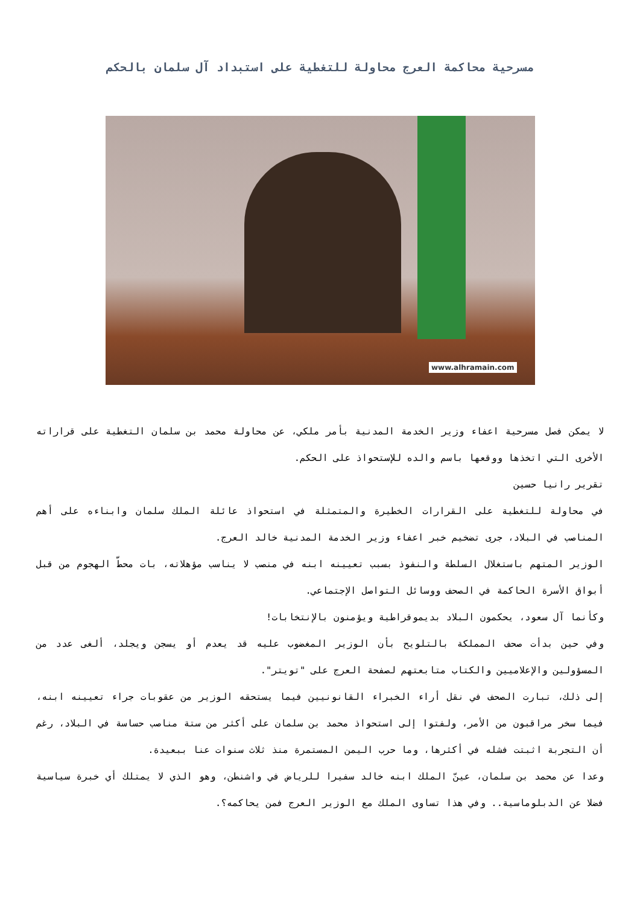مسرحية محاكمة العرج محاولة للتغطية على استبداد آل سلمان بالحكم
www.alhramain.com
لا يمكن فصل مسرحية اعفاء وزير الخدمة المدنية بأمر ملكي، عن محاولة محمد بن سلمان التغطية على قراراته الأخرى التي اتخذها ووقعها باسم والده للإستحواذ على الحكم.
تقرير رانيا حسين
في محاولة للتغطية على القرارات الخطيرة والمتمثلة في استحواذ عائلة الملك سلمان وابناءه على أهم المناصب في البلاد، جرى تضخيم خبر اعفاء وزير الخدمة المدنية خالد العرج.
الوزير المتهم باستغلال السلطة والنفوذ بسبب تعيينه ابنه في منصب لا يناسب مؤهلاته، بات محطّ الهجوم من قبل أبواق الأسرة الحاكمة في الصحف ووسائل التواصل الإجتماعي.
وكأنما آل سعود، يحكمون البلاد بديموقراطية ويؤمنون بالإنتخابات!
وفي حين بدأت صحف المملكة بالتلويح بأن الوزير المغضوب عليه قد يعدم أو يسجن ويجلد، ألغى عدد من المسؤولين والإعلاميين والكتاب متابعتهم لصفحة العرج على "تويتر".
إلى ذلك، تبارت الصحف في نقل أراء الخبراء القانونيين فيما يستحقه الوزير من عقوبات جراء تعيينه ابنه، فيما سخر مراقبون من الأمر، ولفتوا إلى استحواذ محمد بن سلمان على أكثر من ستة مناصب حساسة في البلاد، رغم أن التجربة اثبتت فشله في أكثرها، وما حرب اليمن المستمرة منذ ثلاث سنوات عنا ببعيدة.
وعدا عن محمد بن سلمان، عينّ الملك ابنه خالد سفيرا للرياض في واشنطن، وهو الذي لا يمتلك أي خبرة سياسية فضلا عن الدبلوماسية.. وفي هذا تساوى الملك مع الوزير العرج فمن يحاكمه؟.